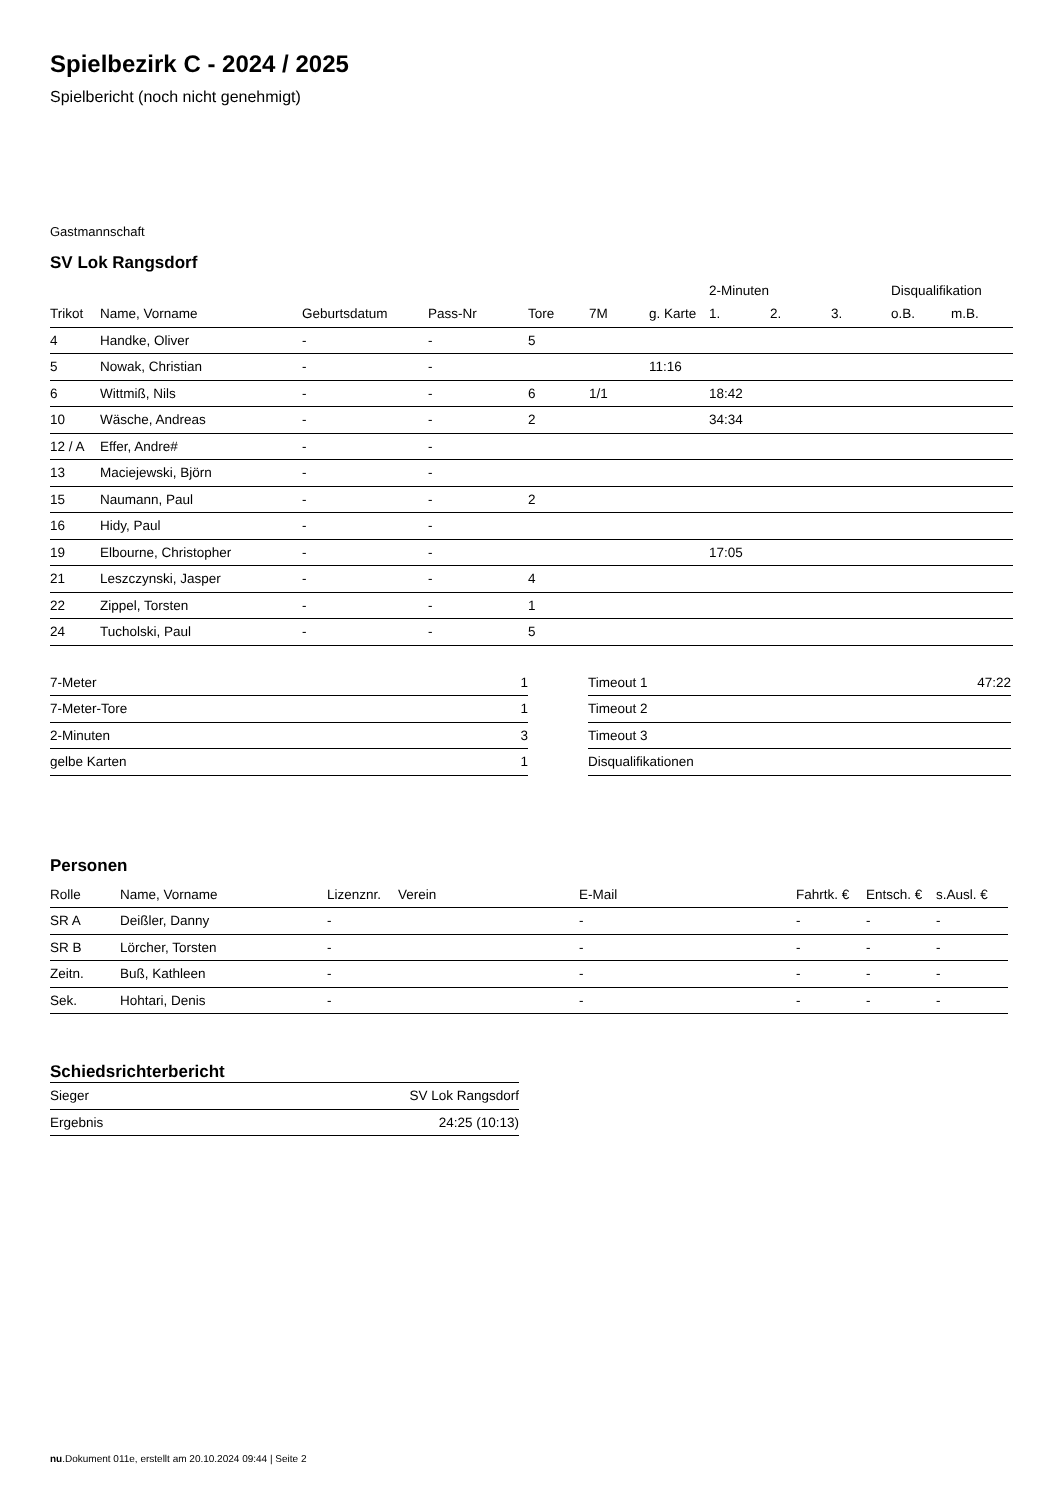Spielbezirk C - 2024 / 2025
Spielbericht (noch nicht genehmigt)
Gastmannschaft
SV Lok Rangsdorf
| | | | | | | | 2-Minuten | | | Disqualifikation | |
| Trikot | Name, Vorname | Geburtsdatum | Pass-Nr | Tore | 7M | g. Karte | 1. | 2. | 3. | o.B. | m.B. |
| 4 | Handke, Oliver | - | - | 5 | | | | | | | |
| 5 | Nowak, Christian | - | - | | | 11:16 | | | | | |
| 6 | Wittmiß, Nils | - | - | 6 | 1/1 | | 18:42 | | | | |
| 10 | Wäsche, Andreas | - | - | 2 | | | 34:34 | | | | |
| 12 / A | Effer, Andre# | - | - | | | | | | | | |
| 13 | Maciejewski, Björn | - | - | | | | | | | | |
| 15 | Naumann, Paul | - | - | 2 | | | | | | | |
| 16 | Hidy, Paul | - | - | | | | | | | | |
| 19 | Elbourne, Christopher | - | - | | | | 17:05 | | | | |
| 21 | Leszczynski, Jasper | - | - | 4 | | | | | | | |
| 22 | Zippel, Torsten | - | - | 1 | | | | | | | |
| 24 | Tucholski, Paul | - | - | 5 | | | | | | | |
| 7-Meter | 1 |
| 7-Meter-Tore | 1 |
| 2-Minuten | 3 |
| gelbe Karten | 1 |
| Timeout 1 | 47:22 |
| Timeout 2 | |
| Timeout 3 | |
| Disqualifikationen | |
Personen
| Rolle | Name, Vorname | Lizenznr. | Verein | E-Mail | Fahrtk. € | Entsch. € | s.Ausl. € |
| --- | --- | --- | --- | --- | --- | --- | --- |
| SR A | Deißler, Danny | - | | - | - | - | - |
| SR B | Lörcher, Torsten | - | | - | - | - | - |
| Zeitn. | Buß, Kathleen | - | | - | - | - | - |
| Sek. | Hohtari, Denis | - | | - | - | - | - |
Schiedsrichterbericht
| Sieger | SV Lok Rangsdorf |
| Ergebnis | 24:25 (10:13) |
nu.Dokument 011e, erstellt am 20.10.2024 09:44 | Seite 2